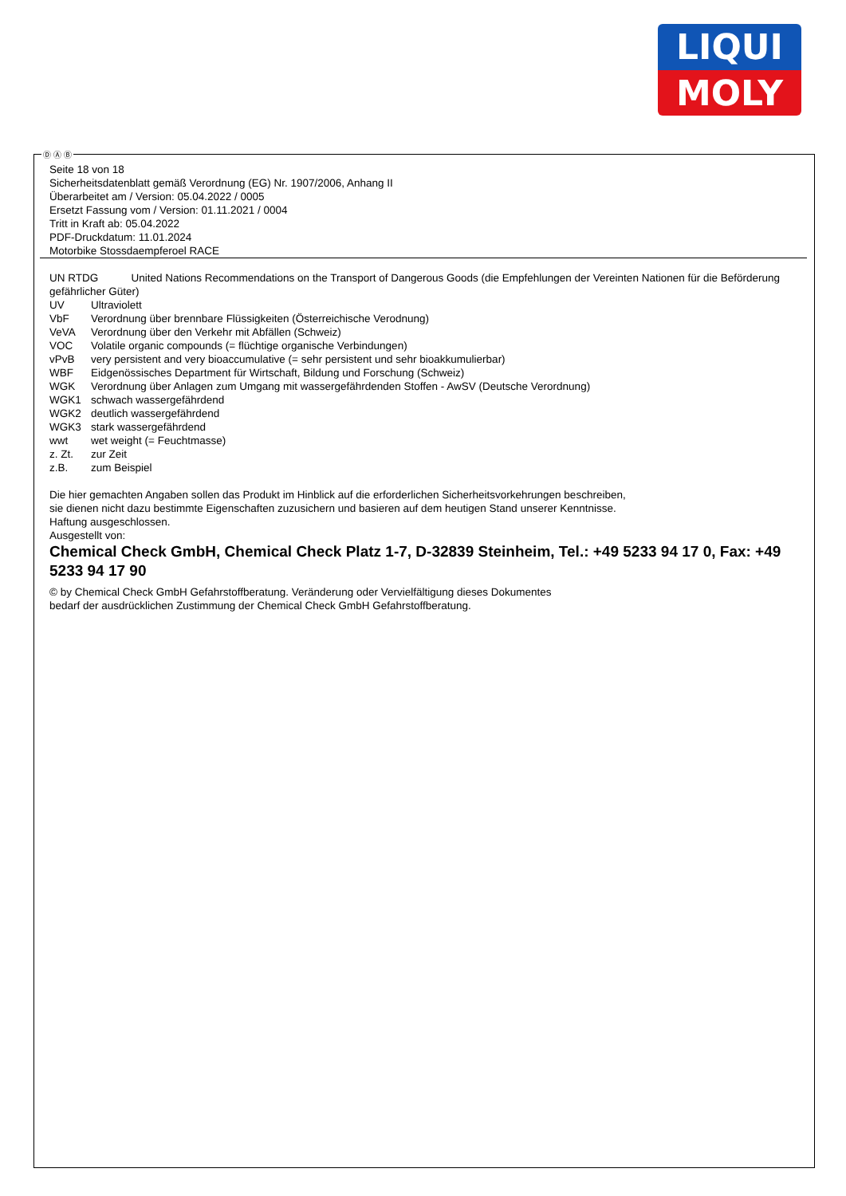LIQUI
MOLY
Ⓓ Ⓐ Ⓑ
Seite 18 von 18
Sicherheitsdatenblatt gemäß Verordnung (EG) Nr. 1907/2006, Anhang II
Überarbeitet am / Version: 05.04.2022 / 0005
Ersetzt Fassung vom / Version: 01.11.2021 / 0004
Tritt in Kraft ab: 05.04.2022
PDF-Druckdatum: 11.01.2024
Motorbike Stossdaempferoel RACE
UN RTDG United Nations Recommendations on the Transport of Dangerous Goods (die Empfehlungen der Vereinten Nationen für die Beförderung gefährlicher Güter)
UV Ultraviolett
VbF Verordnung über brennbare Flüssigkeiten (Österreichische Verodnung)
VeVA Verordnung über den Verkehr mit Abfällen (Schweiz)
VOC Volatile organic compounds (= flüchtige organische Verbindungen)
vPvB very persistent and very bioaccumulative (= sehr persistent und sehr bioakkumulierbar)
WBF Eidgenössisches Department für Wirtschaft, Bildung und Forschung (Schweiz)
WGK Verordnung über Anlagen zum Umgang mit wassergefährdenden Stoffen - AwSV (Deutsche Verordnung)
WGK1 schwach wassergefährdend
WGK2 deutlich wassergefährdend
WGK3 stark wassergefährdend
wwt wet weight (= Feuchtmasse)
z. Zt. zur Zeit
z.B. zum Beispiel
Die hier gemachten Angaben sollen das Produkt im Hinblick auf die erforderlichen Sicherheitsvorkehrungen beschreiben,
sie dienen nicht dazu bestimmte Eigenschaften zuzusichern und basieren auf dem heutigen Stand unserer Kenntnisse.
Haftung ausgeschlossen.
Ausgestellt von:
Chemical Check GmbH, Chemical Check Platz 1-7, D-32839 Steinheim, Tel.: +49 5233 94 17 0, Fax: +49 5233 94 17 90
© by Chemical Check GmbH Gefahrstoffberatung. Veränderung oder Vervielfältigung dieses Dokumentes
bedarf der ausdrücklichen Zustimmung der Chemical Check GmbH Gefahrstoffberatung.